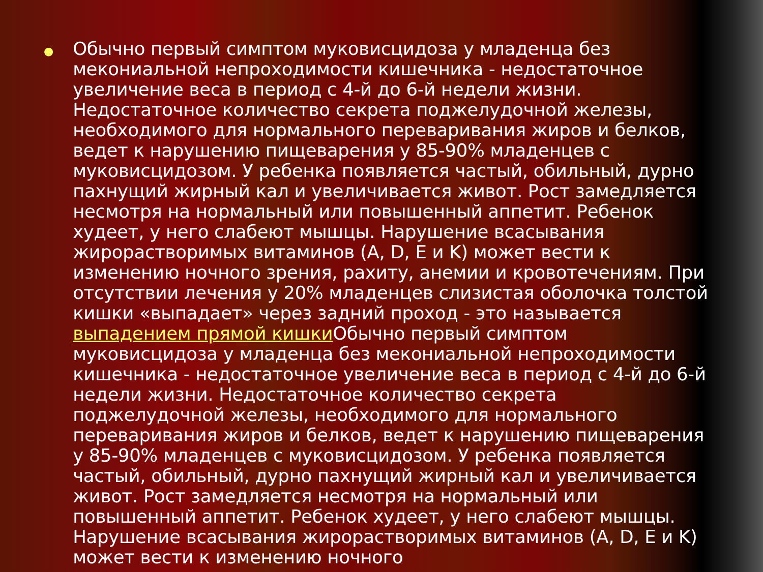●
Обычно первый симптом муковисцидоза у младенца без мекониальной непроходимости кишечника - недостаточное увеличение веса в период с 4-й до 6-й недели жизни. Недостаточное количество секрета поджелудочной железы, необходимого для нормального переваривания жиров и белков, ведет к нарушению пищеварения у 85-90% младенцев с муковисцидозом. У ребенка появляется частый, обильный, дурно пахнущий жирный кал и увеличивается живот. Рост замедляется несмотря на нормальный или повышенный аппетит. Ребенок худеет, у него слабеют мышцы. Нарушение всасывания жирорастворимых витаминов (A, D, E и K) может вести к изменению ночного зрения, рахиту, анемии и кровотечениям. При отсутствии лечения у 20% младенцев слизистая оболочка толстой кишки «выпадает» через задний проход - это называется выпадением прямой кишки Обычно первый симптом муковисцидоза у младенца без мекониальной непроходимости кишечника - недостаточное увеличение веса в период с 4-й до 6-й недели жизни. Недостаточное количество секрета поджелудочной железы, необходимого для нормального переваривания жиров и белков, ведет к нарушению пищеварения у 85-90% младенцев с муковисцидозом. У ребенка появляется частый, обильный, дурно пахнущий жирный кал и увеличивается живот. Рост замедляется несмотря на нормальный или повышенный аппетит. Ребенок худеет, у него слабеют мышцы. Нарушение всасывания жирорастворимых витаминов (A, D, E и K) может вести к изменению ночного